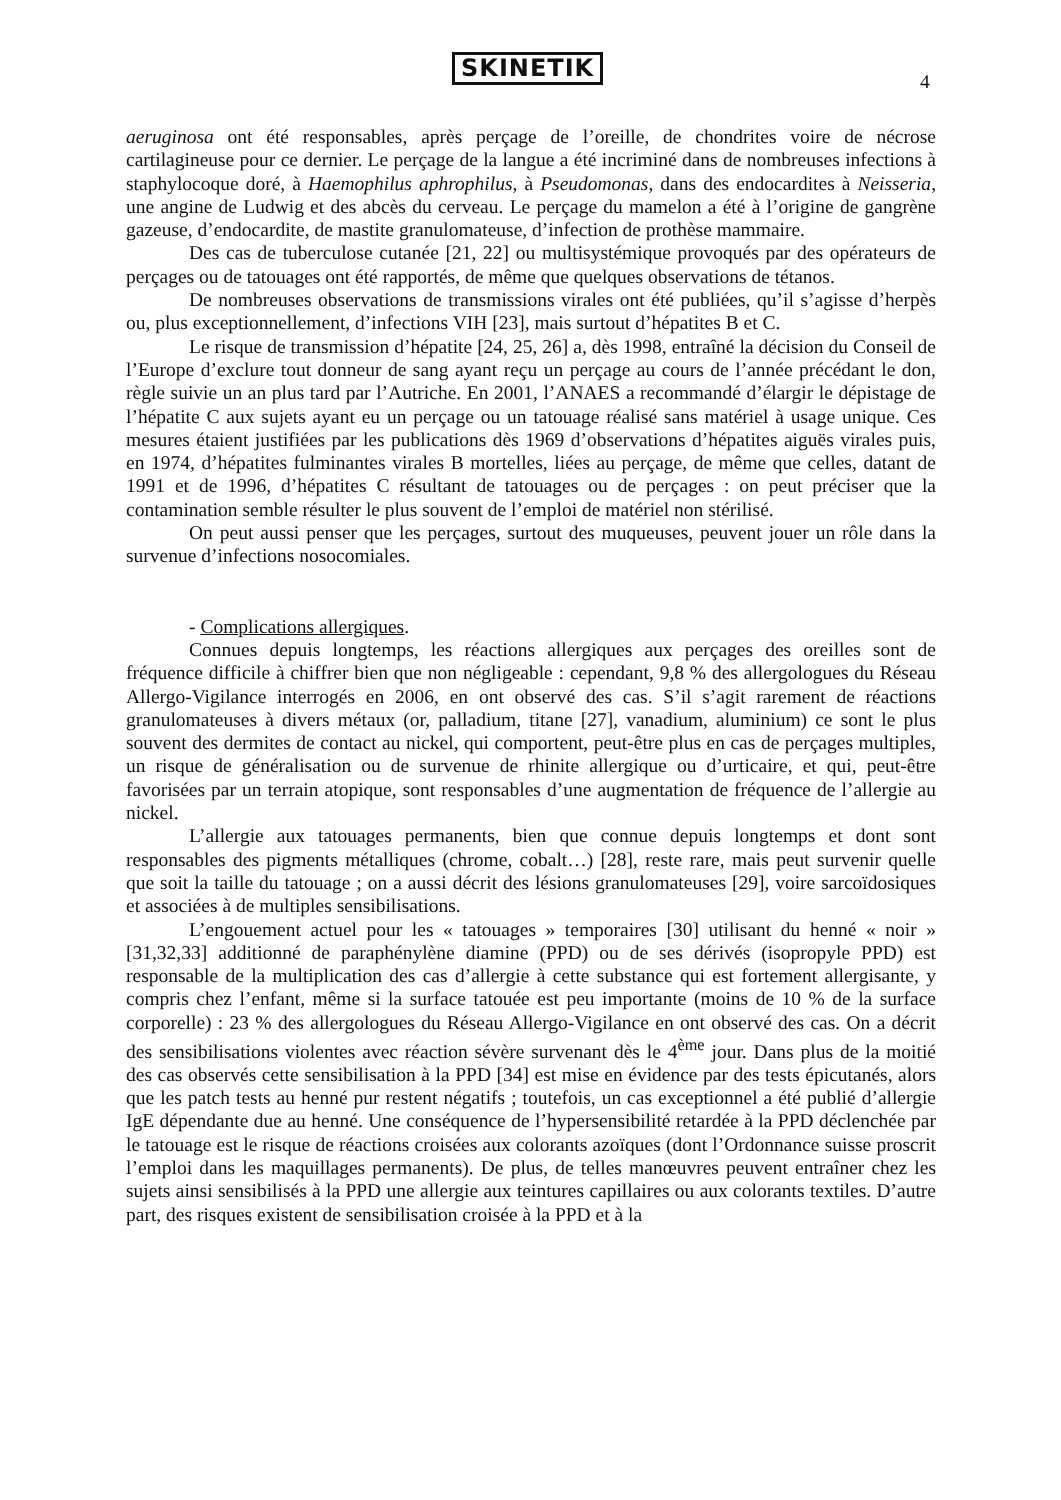SKINETIK
4
aeruginosa ont été responsables, après perçage de l’oreille, de chondrites voire de nécrose cartilagineuse pour ce dernier. Le perçage de la langue a été incriminé dans de nombreuses infections à staphylocoque doré, à Haemophilus aphrophilus, à Pseudomonas, dans des endocardites à Neisseria, une angine de Ludwig et des abcès du cerveau. Le perçage du mamelon a été à l’origine de gangrène gazeuse, d’endocardite, de mastite granulomateuse, d’infection de prothèse mammaire.
Des cas de tuberculose cutanée [21, 22] ou multisystémique provoqués par des opérateurs de perçages ou de tatouages ont été rapportés, de même que quelques observations de tétanos.
De nombreuses observations de transmissions virales ont été publiées, qu’il s’agisse d’herpès ou, plus exceptionnellement, d’infections VIH [23], mais surtout d’hépatites B et C.
Le risque de transmission d’hépatite [24, 25, 26] a, dès 1998, entraîné la décision du Conseil de l’Europe d’exclure tout donneur de sang ayant reçu un perçage au cours de l’année précédant le don, règle suivie un an plus tard par l’Autriche. En 2001, l’ANAES a recommandé d’élargir le dépistage de l’hépatite C aux sujets ayant eu un perçage ou un tatouage réalisé sans matériel à usage unique. Ces mesures étaient justifiées par les publications dès 1969 d’observations d’hépatites aiguës virales puis, en 1974, d’hépatites fulminantes virales B mortelles, liées au perçage, de même que celles, datant de 1991 et de 1996, d’hépatites C résultant de tatouages ou de perçages : on peut préciser que la contamination semble résulter le plus souvent de l’emploi de matériel non stérilisé.
On peut aussi penser que les perçages, surtout des muqueuses, peuvent jouer un rôle dans la survenue d’infections nosocomiales.
- Complications allergiques.
Connues depuis longtemps, les réactions allergiques aux perçages des oreilles sont de fréquence difficile à chiffrer bien que non négligeable : cependant, 9,8 % des allergologues du Réseau Allergo-Vigilance interrogés en 2006, en ont observé des cas. S’il s’agit rarement de réactions granulomateuses à divers métaux (or, palladium, titane [27], vanadium, aluminium) ce sont le plus souvent des dermites de contact au nickel, qui comportent, peut-être plus en cas de perçages multiples, un risque de généralisation ou de survenue de rhinite allergique ou d’urticaire, et qui, peut-être favorisées par un terrain atopique, sont responsables d’une augmentation de fréquence de l’allergie au nickel.
L’allergie aux tatouages permanents, bien que connue depuis longtemps et dont sont responsables des pigments métalliques (chrome, cobalt…) [28], reste rare, mais peut survenir quelle que soit la taille du tatouage ; on a aussi décrit des lésions granulomateuses [29], voire sarcoïdosiques et associées à de multiples sensibilisations.
L’engouement actuel pour les « tatouages » temporaires [30] utilisant du henné « noir » [31,32,33] additionné de paraphénylène diamine (PPD) ou de ses dérivés (isopropyle PPD) est responsable de la multiplication des cas d’allergie à cette substance qui est fortement allergisante, y compris chez l’enfant, même si la surface tatouée est peu importante (moins de 10 % de la surface corporelle) : 23 % des allergologues du Réseau Allergo-Vigilance en ont observé des cas. On a décrit des sensibilisations violentes avec réaction sévère survenant dès le 4<sup>ème</sup> jour. Dans plus de la moitié des cas observés cette sensibilisation à la PPD [34] est mise en évidence par des tests épicutanés, alors que les patch tests au henné pur restent négatifs ; toutefois, un cas exceptionnel a été publié d’allergie IgE dépendante due au henné. Une conséquence de l’hypersensibilité retardée à la PPD déclenchée par le tatouage est le risque de réactions croisées aux colorants azoïques (dont l’Ordonnance suisse proscrit l’emploi dans les maquillages permanents). De plus, de telles manœuvres peuvent entraîner chez les sujets ainsi sensibilisés à la PPD une allergie aux teintures capillaires ou aux colorants textiles. D’autre part, des risques existent de sensibilisation croisée à la PPD et à la